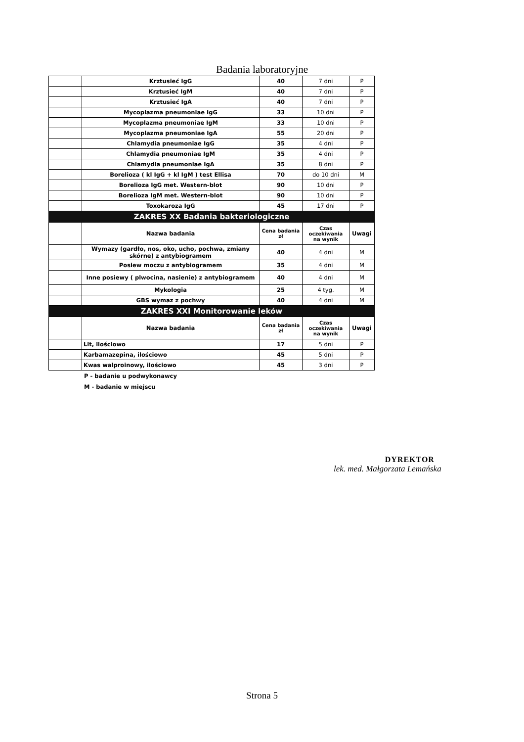Badania laboratoryjne
| | Krztusieć IgG | 40 | 7 dni | P |
| | Krztusieć IgM | 40 | 7 dni | P |
| | Krztusieć IgA | 40 | 7 dni | P |
| | Mycoplazma pneumoniae IgG | 33 | 10 dni | P |
| | Mycoplazma pneumoniae IgM | 33 | 10 dni | P |
| | Mycoplazma pneumoniae IgA | 55 | 20 dni | P |
| | Chlamydia pneumoniae IgG | 35 | 4 dni | P |
| | Chlamydia pneumoniae IgM | 35 | 4 dni | P |
| | Chlamydia pneumoniae IgA | 35 | 8 dni | P |
| | Borelioza ( kl IgG + kl IgM ) test Ellisa | 70 | do 10 dni | M |
| | Borelioza IgG met. Western-blot | 90 | 10 dni | P |
| | Borelioza IgM met. Western-blot | 90 | 10 dni | P |
| | Toxokaroza IgG | 45 | 17 dni | P |
| ZAKRES XX Badania bakteriologiczne | | | | |
| | Nazwa badania | Cena badania zł | Czas oczekiwania na wynik | Uwagi |
| | Wymazy (gardło, nos, oko, ucho, pochwa, zmiany skórne) z antybiogramem | 40 | 4 dni | M |
| | Posiew moczu z antybiogramem | 35 | 4 dni | M |
| | Inne posiewy ( plwocina, nasienie) z antybiogramem | 40 | 4 dni | M |
| | Mykologia | 25 | 4 tyg. | M |
| | GBS wymaz z pochwy | 40 | 4 dni | M |
| ZAKRES XXI Monitorowanie leków | | | | |
| | Nazwa badania | Cena badania zł | Czas oczekiwania na wynik | Uwagi |
| | Lit, ilościowo | 17 | 5 dni | P |
| | Karbamazepina, ilościowo | 45 | 5 dni | P |
| | Kwas walproinowy, ilościowo | 45 | 3 dni | P |
P - badanie u podwykonawcy
M - badanie w miejscu
DYREKTOR
lek. med. Małgorzata Lemańska
Strona 5